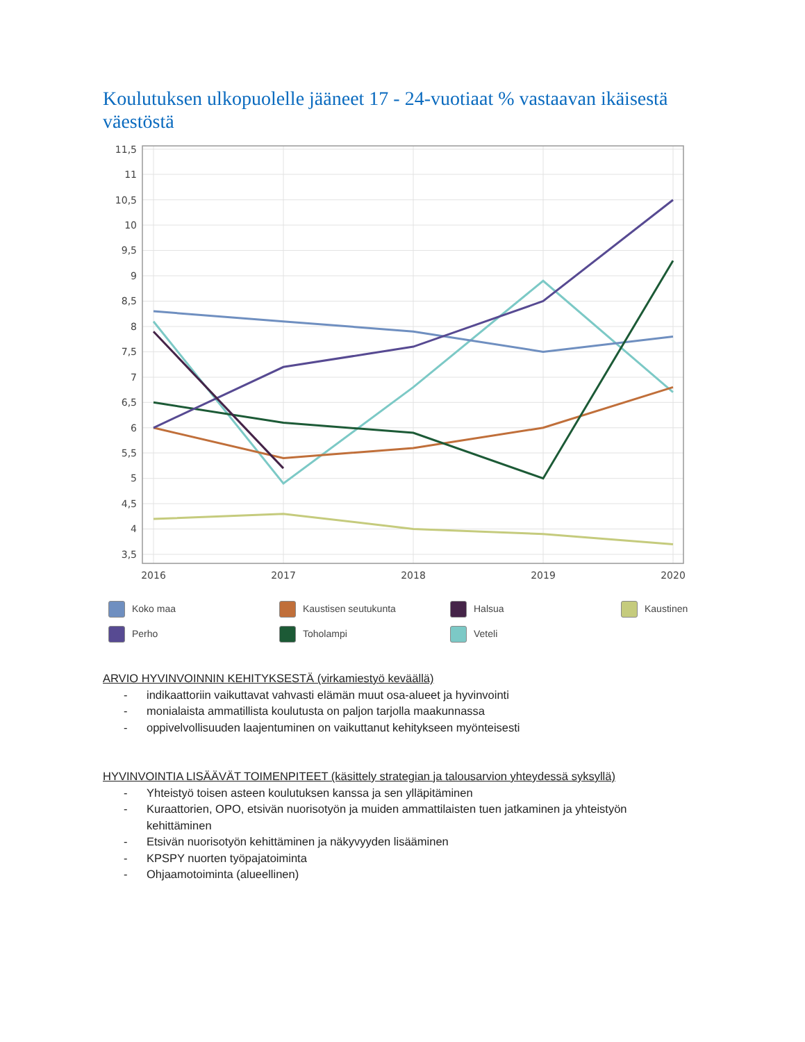Koulutuksen ulkopuolelle jääneet 17 - 24-vuotiaat % vastaavan ikäisestä väestöstä
3,5
4
4,5
5
5,5
6
6,5
7
7,5
8
8,5
9
9,5
10
10,5
11
11,5
2016
2017
2018
2019
2020
Koko maa
Kaustisen seutukunta
Halsua
Kaustinen
Perho
Toholampi
Veteli
ARVIO HYVINVOINNIN KEHITYKSESTÄ (virkamiestyö keväällä)
- indikaattoriin vaikuttavat vahvasti elämän muut osa-alueet ja hyvinvointi
- monialaista ammatillista koulutusta on paljon tarjolla maakunnassa
- oppivelvollisuuden laajentuminen on vaikuttanut kehitykseen myönteisesti
HYVINVOINTIA LISÄÄVÄT TOIMENPITEET (käsittely strategian ja talousarvion yhteydessä syksyllä)
- Yhteistyö toisen asteen koulutuksen kanssa ja sen ylläpitäminen
- Kuraattorien, OPO, etsivän nuorisotyön ja muiden ammattilaisten tuen jatkaminen ja yhteistyön kehittäminen
- Etsivän nuorisotyön kehittäminen ja näkyvyyden lisääminen
- KPSPY nuorten työpajatoiminta
- Ohjaamotoiminta (alueellinen)